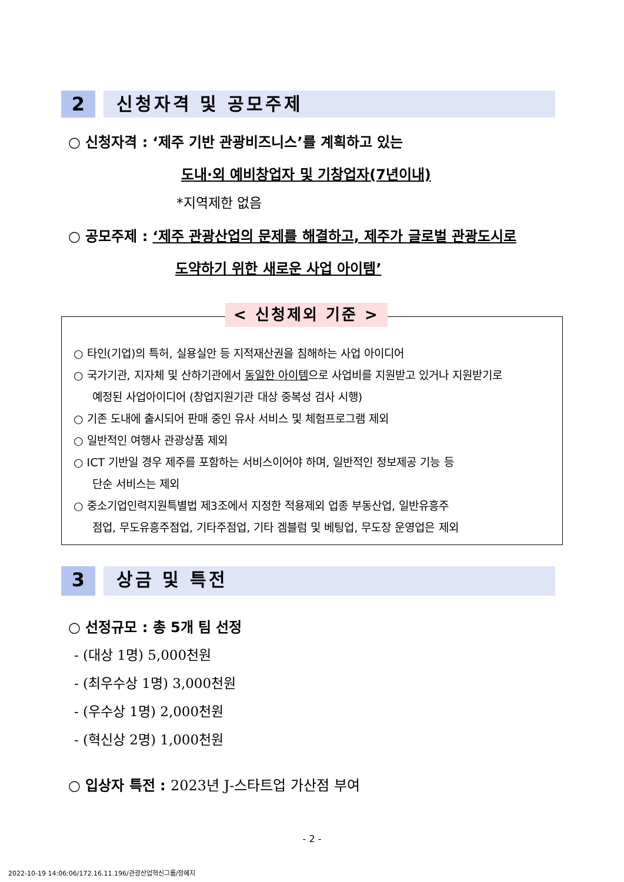2 신청자격 및 공모주제
○ 신청자격 : ‘제주 기반 관광비즈니스’를 계획하고 있는
도내·외 예비창업자 및 기창업자(7년이내)
*지역제한 없음
○ 공모주제 : ‘제주 관광산업의 문제를 해결하고, 제주가 글로벌 관광도시로
도약하기 위한 새로운 사업 아이템’
< 신청제외 기준 >
○ 타인(기업)의 특허, 실용실안 등 지적재산권을 침해하는 사업 아이디어
○ 국가기관, 지자체 및 산하기관에서 동일한 아이템으로 사업비를 지원받고 있거나 지원받기로
예정된 사업아이디어 (창업지원기관 대상 중복성 검사 시행)
○ 기존 도내에 출시되어 판매 중인 유사 서비스 및 체험프로그램 제외
○ 일반적인 여행사 관광상품 제외
○ ICT 기반일 경우 제주를 포함하는 서비스이어야 하며, 일반적인 정보제공 기능 등
단순 서비스는 제외
○ 중소기업인력지원특별법 제3조에서 지정한 적용제외 업종 부동산업, 일반유흥주
점업, 무도유흥주점업, 기타주점업, 기타 겜블럼 및 베팅업, 무도장 운영업은 제외
3 상금 및 특전
○ 선정규모 : 총 5개 팀 선정
- (대상 1명) 5,000천원
- (최우수상 1명) 3,000천원
- (우수상 1명) 2,000천원
- (혁신상 2명) 1,000천원
○ 입상자 특전 : 2023년 J-스타트업 가산점 부여
- 2 -
2022-10-19 14:06:06/172.16.11.196/관광산업혁신그룹/정혜지